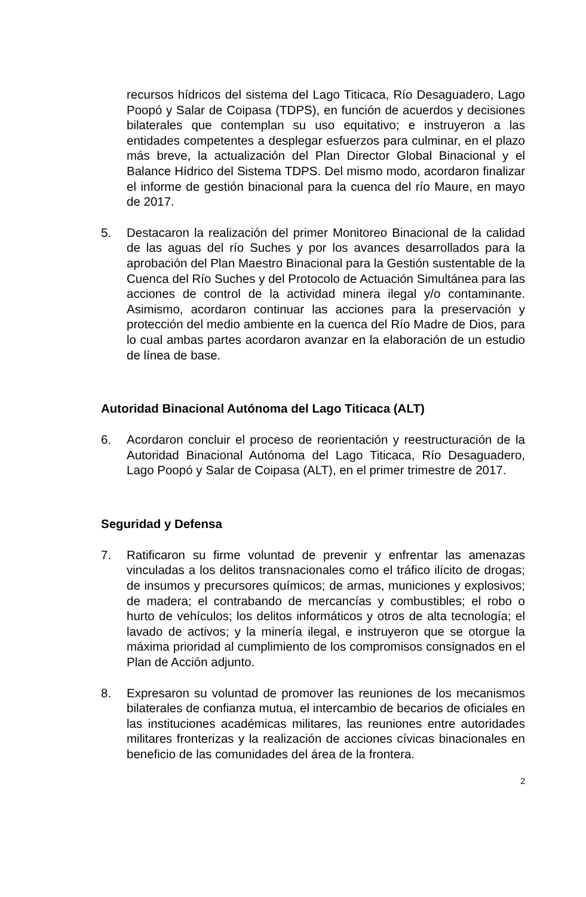recursos hídricos del sistema del Lago Titicaca, Río Desaguadero, Lago Poopó y Salar de Coipasa (TDPS), en función de acuerdos y decisiones bilaterales que contemplan su uso equitativo; e instruyeron a las entidades competentes a desplegar esfuerzos para culminar, en el plazo más breve, la actualización del Plan Director Global Binacional y el Balance Hídrico del Sistema TDPS. Del mismo modo, acordaron finalizar el informe de gestión binacional para la cuenca del río Maure, en mayo de 2017.
5. Destacaron la realización del primer Monitoreo Binacional de la calidad de las aguas del río Suches y por los avances desarrollados para la aprobación del Plan Maestro Binacional para la Gestión sustentable de la Cuenca del Río Suches y del Protocolo de Actuación Simultánea para las acciones de control de la actividad minera ilegal y/o contaminante. Asimismo, acordaron continuar las acciones para la preservación y protección del medio ambiente en la cuenca del Río Madre de Dios, para lo cual ambas partes acordaron avanzar en la elaboración de un estudio de línea de base.
Autoridad Binacional Autónoma del Lago Titicaca (ALT)
6. Acordaron concluir el proceso de reorientación y reestructuración de la Autoridad Binacional Autónoma del Lago Titicaca, Río Desaguadero, Lago Poopó y Salar de Coipasa (ALT), en el primer trimestre de 2017.
Seguridad y Defensa
7. Ratificaron su firme voluntad de prevenir y enfrentar las amenazas vinculadas a los delitos transnacionales como el tráfico ilícito de drogas; de insumos y precursores químicos; de armas, municiones y explosivos; de madera; el contrabando de mercancías y combustibles; el robo o hurto de vehículos; los delitos informáticos y otros de alta tecnología; el lavado de activos; y la minería ilegal, e instruyeron que se otorgue la máxima prioridad al cumplimiento de los compromisos consignados en el Plan de Acción adjunto.
8. Expresaron su voluntad de promover las reuniones de los mecanismos bilaterales de confianza mutua, el intercambio de becarios de oficiales en las instituciones académicas militares, las reuniones entre autoridades militares fronterizas y la realización de acciones cívicas binacionales en beneficio de las comunidades del área de la frontera.
2